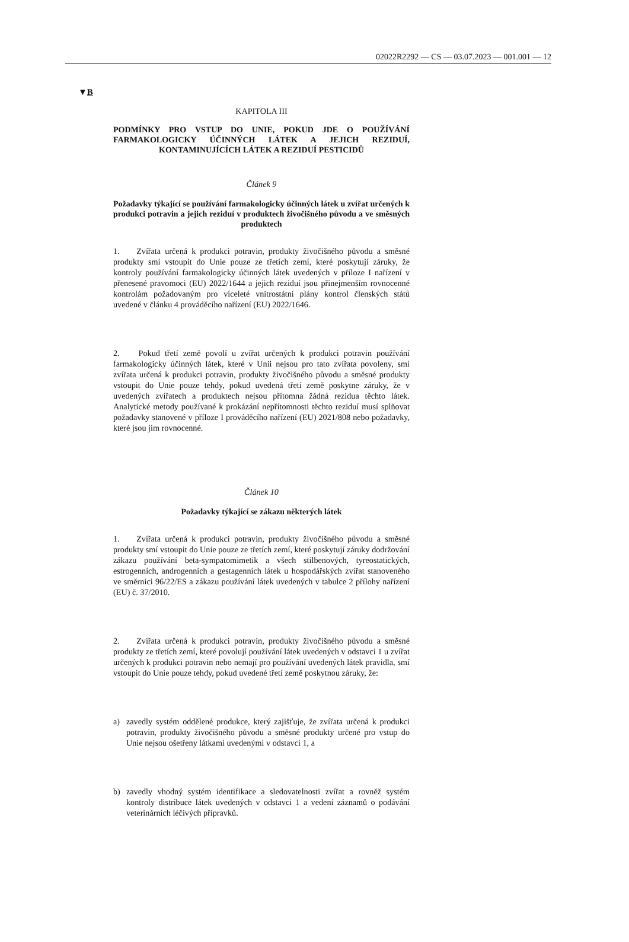02022R2292 — CS — 03.07.2023 — 001.001 — 12
▼B
KAPITOLA III
PODMÍNKY PRO VSTUP DO UNIE, POKUD JDE O POUŽÍVÁNÍ FARMAKOLOGICKY ÚČINNÝCH LÁTEK A JEJICH REZIDUÍ, KONTAMINUJÍCÍCH LÁTEK A REZIDUÍ PESTICIDŮ
Článek 9
Požadavky týkající se používání farmakologicky účinných látek u zvířat určených k produkci potravin a jejich reziduí v produktech živočišného původu a ve směsných produktech
1. Zvířata určená k produkci potravin, produkty živočišného původu a směsné produkty smí vstoupit do Unie pouze ze třetích zemí, které poskytují záruky, že kontroly používání farmakologicky účinných látek uvedených v příloze I nařízení v přenesené pravomoci (EU) 2022/1644 a jejich reziduí jsou přinejmenším rovnocenné kontrolám požadovaným pro víceleté vnitrostátní plány kontrol členských států uvedené v článku 4 prováděcího nařízení (EU) 2022/1646.
2. Pokud třetí země povolí u zvířat určených k produkci potravin používání farmakologicky účinných látek, které v Unii nejsou pro tato zvířata povoleny, smí zvířata určená k produkci potravin, produkty živočišného původu a směsné produkty vstoupit do Unie pouze tehdy, pokud uvedená třetí země poskytne záruky, že v uvedených zvířatech a produktech nejsou přítomna žádná rezidua těchto látek. Analytické metody používané k prokázání nepřítomnosti těchto reziduí musí splňovat požadavky stanovené v příloze I prováděcího nařízení (EU) 2021/808 nebo požadavky, které jsou jim rovnocenné.
Článek 10
Požadavky týkající se zákazu některých látek
1. Zvířata určená k produkci potravin, produkty živočišného původu a směsné produkty smí vstoupit do Unie pouze ze třetích zemí, které poskytují záruky dodržování zákazu používání beta-sympatomimetik a všech stilbenových, tyreostatických, estrogenních, androgenních a gestagenních látek u hospodářských zvířat stanoveného ve směrnici 96/22/ES a zákazu používání látek uvedených v tabulce 2 přílohy nařízení (EU) č. 37/2010.
2. Zvířata určená k produkci potravin, produkty živočišného původu a směsné produkty ze třetích zemí, které povolují používání látek uvedených v odstavci 1 u zvířat určených k produkci potravin nebo nemají pro používání uvedených látek pravidla, smí vstoupit do Unie pouze tehdy, pokud uvedené třetí země poskytnou záruky, že:
a) zavedly systém oddělené produkce, který zajišťuje, že zvířata určená k produkci potravin, produkty živočišného původu a směsné produkty určené pro vstup do Unie nejsou ošetřeny látkami uvedenými v odstavci 1, a
b) zavedly vhodný systém identifikace a sledovatelnosti zvířat a rovněž systém kontroly distribuce látek uvedených v odstavci 1 a vedení záznamů o podávání veterinárních léčivých přípravků.